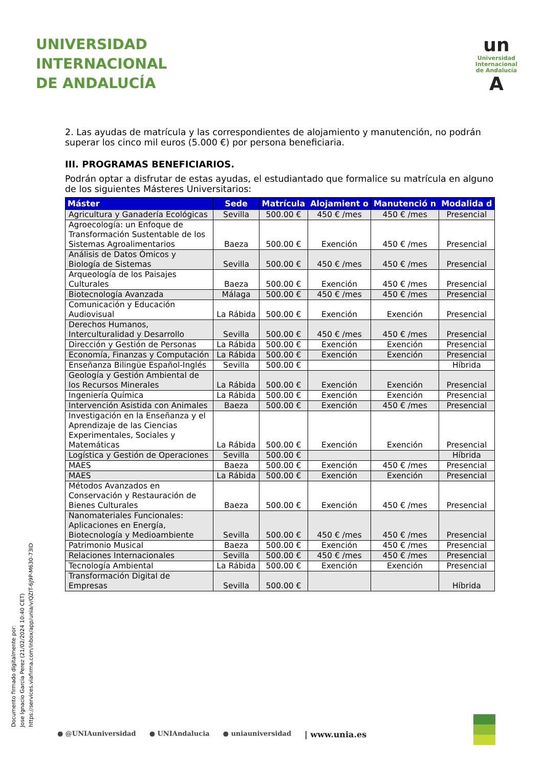UNIVERSIDAD
INTERNACIONAL
DE ANDALUCÍA
un
Universidad
Internacional
de Andalucía
A
2. Las ayudas de matrícula y las correspondientes de alojamiento y manutención, no podrán superar los cinco mil euros (5.000 €) por persona beneficiaria.
III. PROGRAMAS BENEFICIARIOS.
Podrán optar a disfrutar de estas ayudas, el estudiantado que formalice su matrícula en alguno de los siguientes Másteres Universitarios:
| Máster | Sede | Matrícula | Alojamient o | Manutenció n | Modalida d |
| --- | --- | --- | --- | --- | --- |
| Agricultura y Ganadería Ecológicas | Sevilla | 500.00 € | 450 € /mes | 450 € /mes | Presencial |
| Agroecología: un Enfoque de Transformación Sustentable de los Sistemas Agroalimentarios | Baeza | 500.00 € | Exención | 450 € /mes | Presencial |
| Análisis de Datos Ómicos y Biología de Sistemas | Sevilla | 500.00 € | 450 € /mes | 450 € /mes | Presencial |
| Arqueología de los Paisajes Culturales | Baeza | 500.00 € | Exención | 450 € /mes | Presencial |
| Biotecnología Avanzada | Málaga | 500.00 € | 450 € /mes | 450 € /mes | Presencial |
| Comunicación y Educación Audiovisual | La Rábida | 500.00 € | Exención | Exención | Presencial |
| Derechos Humanos, Interculturalidad y Desarrollo | Sevilla | 500.00 € | 450 € /mes | 450 € /mes | Presencial |
| Dirección y Gestión de Personas | La Rábida | 500.00 € | Exención | Exención | Presencial |
| Economía, Finanzas y Computación | La Rábida | 500.00 € | Exención | Exención | Presencial |
| Enseñanza Bilingüe Español-Inglés | Sevilla | 500.00 € | | | Híbrida |
| Geología y Gestión Ambiental de los Recursos Minerales | La Rábida | 500.00 € | Exención | Exención | Presencial |
| Ingeniería Química | La Rábida | 500.00 € | Exención | Exención | Presencial |
| Intervención Asistida con Animales | Baeza | 500.00 € | Exención | 450 € /mes | Presencial |
| Investigación en la Enseñanza y el Aprendizaje de las Ciencias Experimentales, Sociales y Matemáticas | La Rábida | 500.00 € | Exención | Exención | Presencial |
| Logística y Gestión de Operaciones | Sevilla | 500.00 € | | | Híbrida |
| MAES | Baeza | 500.00 € | Exención | 450 € /mes | Presencial |
| MAES | La Rábida | 500.00 € | Exención | Exención | Presencial |
| Métodos Avanzados en Conservación y Restauración de Bienes Culturales | Baeza | 500.00 € | Exención | 450 € /mes | Presencial |
| Nanomateriales Funcionales: Aplicaciones en Energía, Biotecnología y Medioambiente | Sevilla | 500.00 € | 450 € /mes | 450 € /mes | Presencial |
| Patrimonio Musical | Baeza | 500.00 € | Exención | 450 € /mes | Presencial |
| Relaciones Internacionales | Sevilla | 500.00 € | 450 € /mes | 450 € /mes | Presencial |
| Tecnología Ambiental | La Rábida | 500.00 € | Exención | Exención | Presencial |
| Transformación Digital de Empresas | Sevilla | 500.00 € | | | Híbrida |
Documento firmado digitalmente por:
Jose Ignacio Garcia Perez (21/02/2024 10:40 CET)
https://services.viafirma.com/inbox/app/unia/v/QZIT-6J9P-M630-73ID
● @UNIAuniversidad ● UNIAndalucia ● uniauniversidad | www.unia.es